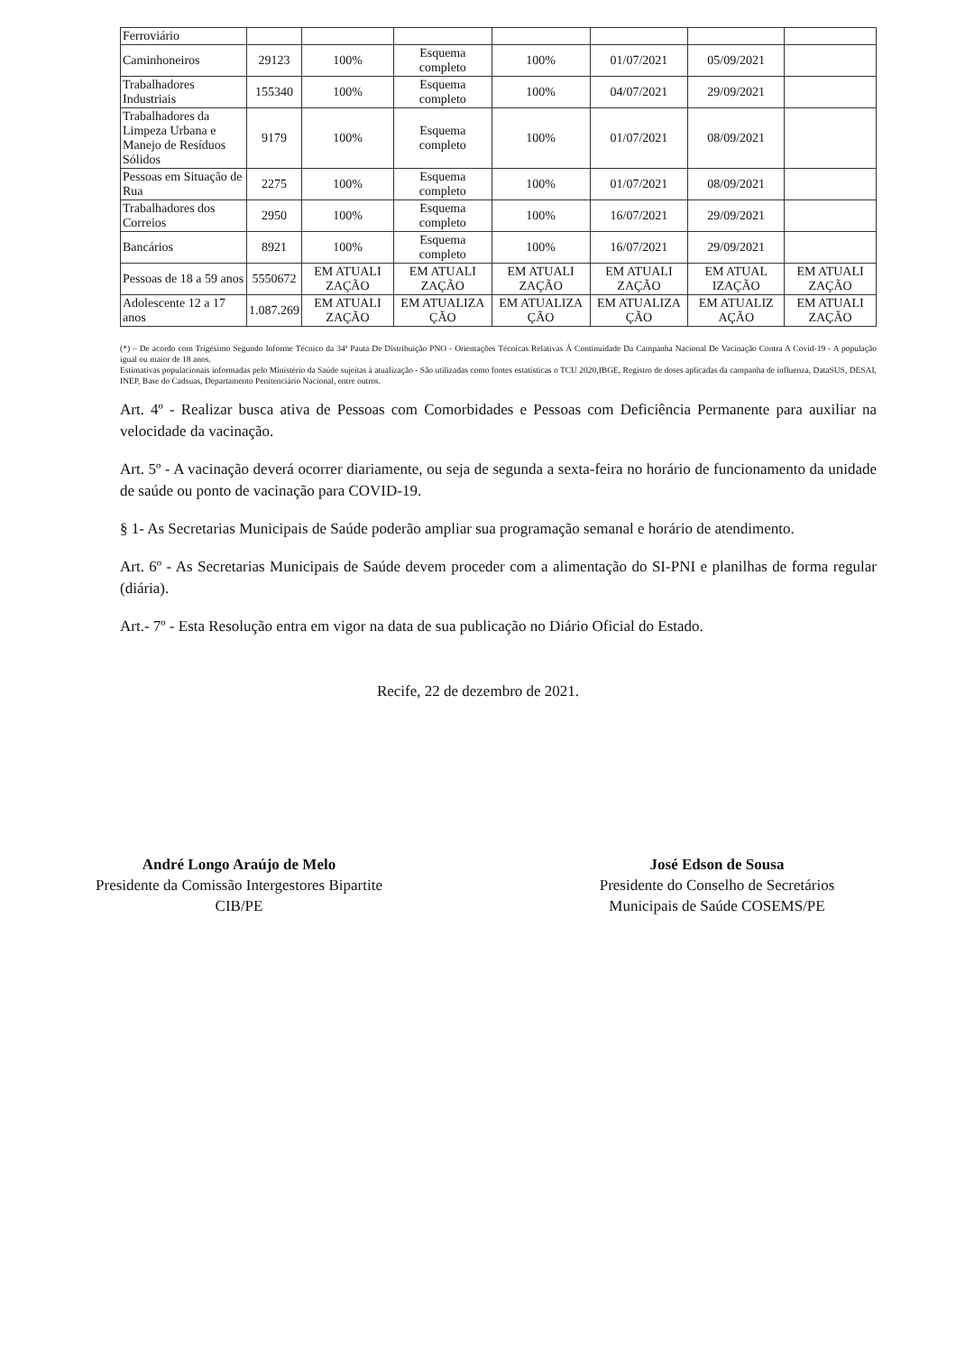| Ferroviário | | | | | | | |
| Caminhoneiros | 29123 | 100% | Esquema completo | 100% | 01/07/2021 | 05/09/2021 | |
| Trabalhadores Industriais | 155340 | 100% | Esquema completo | 100% | 04/07/2021 | 29/09/2021 | |
| Trabalhadores da Limpeza Urbana e Manejo de Resíduos Sólidos | 9179 | 100% | Esquema completo | 100% | 01/07/2021 | 08/09/2021 | |
| Pessoas em Situação de Rua | 2275 | 100% | Esquema completo | 100% | 01/07/2021 | 08/09/2021 | |
| Trabalhadores dos Correios | 2950 | 100% | Esquema completo | 100% | 16/07/2021 | 29/09/2021 | |
| Bancários | 8921 | 100% | Esquema completo | 100% | 16/07/2021 | 29/09/2021 | |
| Pessoas de 18 a 59 anos | 5550672 | EM ATUALI ZAÇÃO | EM ATUALI ZAÇÃO | EM ATUALI ZAÇÃO | EM ATUALI ZAÇÃO | EM ATUAL IZAÇÃO | EM ATUALI ZAÇÃO |
| Adolescente 12 a 17 anos | 1.087.269 | EM ATUALI ZAÇÃO | EM ATUALIZA ÇÃO | EM ATUALIZA ÇÃO | EM ATUALIZA ÇÃO | EM ATUALIZ AÇÃO | EM ATUALI ZAÇÃO |
(*) – De acordo com Trigésimo Segundo Informe Técnico da 34ª Pauta De Distribuição PNO - Orientações Técnicas Relativas À Continuidade Da Campanha Nacional De Vacinação Contra A Covid-19 - A população igual ou maior de 18 anos.
Estimativas populacionais informadas pelo Ministério da Saúde sujeitas à atualização - São utilizadas como fontes estatísticas o TCU 2020,IBGE, Registro de doses aplicadas da campanha de influenza, DataSUS, DESAI, INEP, Base do Cadsuas, Departamento Penitenciário Nacional, entre outros.
Art. 4º - Realizar busca ativa de Pessoas com Comorbidades e Pessoas com Deficiência Permanente para auxiliar na velocidade da vacinação.
Art. 5º - A vacinação deverá ocorrer diariamente, ou seja de segunda a sexta-feira no horário de funcionamento da unidade de saúde ou ponto de vacinação para COVID-19.
§ 1- As Secretarias Municipais de Saúde poderão ampliar sua programação semanal e horário de atendimento.
Art. 6º - As Secretarias Municipais de Saúde devem proceder com a alimentação do SI-PNI e planilhas de forma regular (diária).
Art.- 7º - Esta Resolução entra em vigor na data de sua publicação no Diário Oficial do Estado.
Recife, 22 de dezembro de 2021.
André Longo Araújo de Melo
Presidente da Comissão Intergestores Bipartite
CIB/PE
José Edson de Sousa
Presidente do Conselho de Secretários
Municipais de Saúde COSEMS/PE